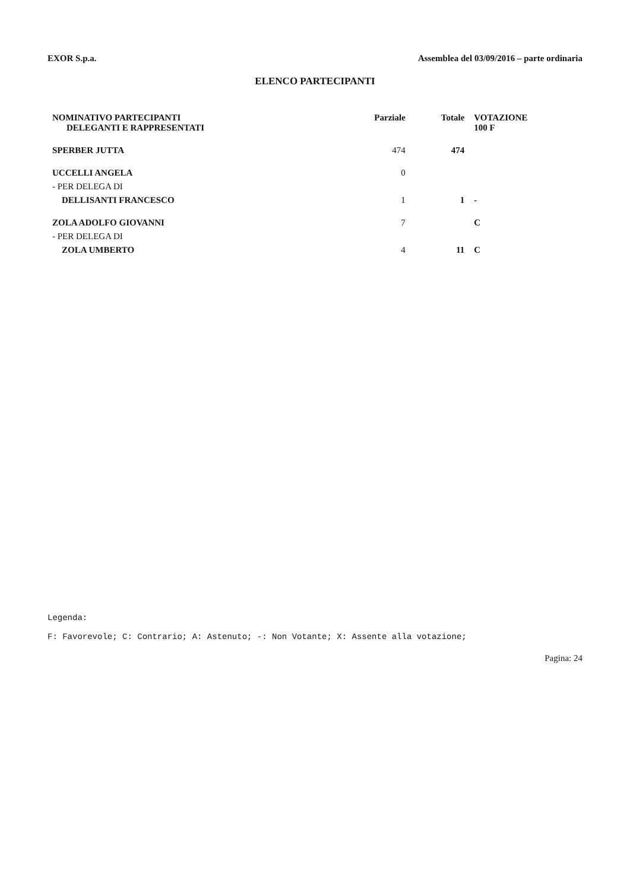EXOR S.p.a. Assemblea del 03/09/2016 – parte ordinaria
ELENCO PARTECIPANTI
| NOMINATIVO PARTECIPANTI DELEGANTI E RAPPRESENTATI | Parziale | Totale | VOTAZIONE 100 F |
| --- | --- | --- | --- |
| SPERBER JUTTA | 474 | 474 | |
| UCCELLI ANGELA | 0 | | |
| - PER DELEGA DI | | | |
| DELLISANTI FRANCESCO | 1 | 1 | - |
| ZOLA ADOLFO GIOVANNI | 7 | | C |
| - PER DELEGA DI | | | |
| ZOLA UMBERTO | 4 | 11 | C |
Legenda:
F: Favorevole; C: Contrario; A: Astenuto; -: Non Votante; X: Assente alla votazione;
Pagina: 24